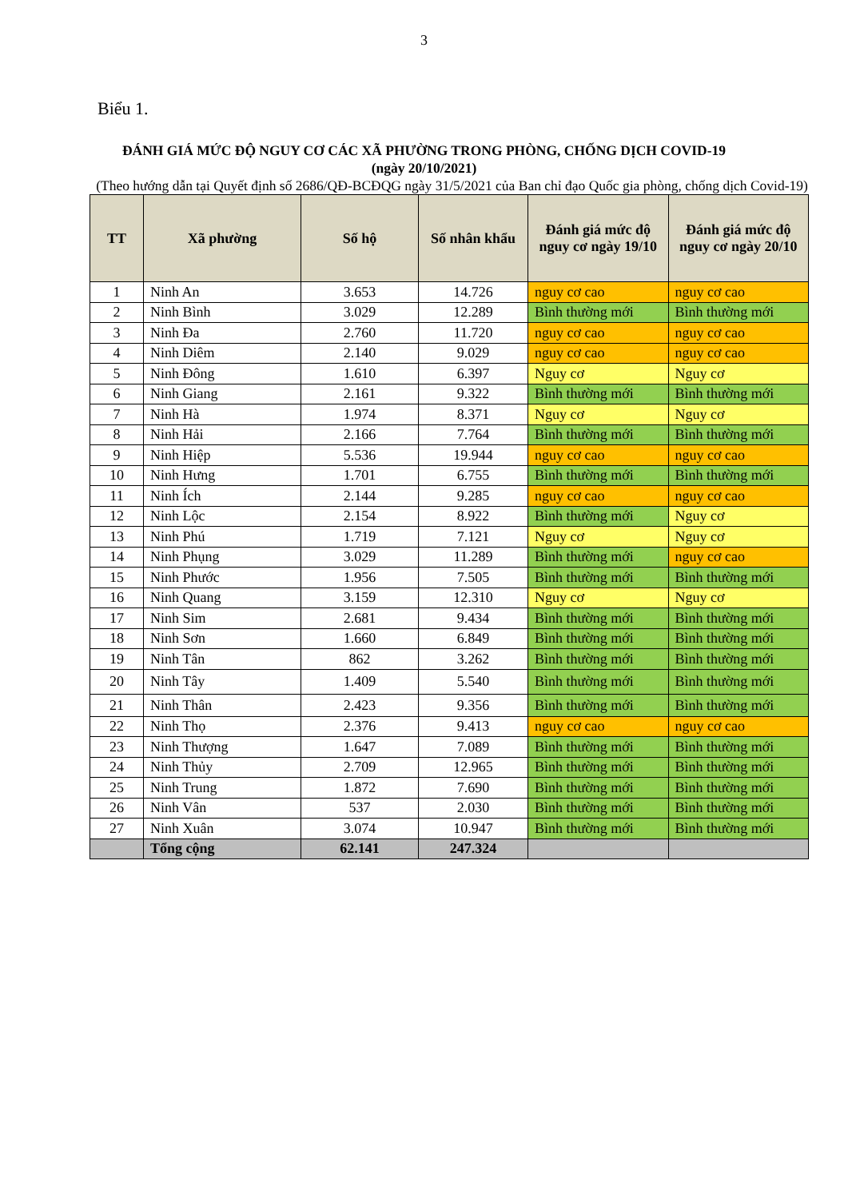3
Biểu 1.
ĐÁNH GIÁ MỨC ĐỘ NGUY CƠ CÁC XÃ PHƯỜNG TRONG PHÒNG, CHỐNG DỊCH COVID-19
(ngày 20/10/2021)
(Theo hướng dẫn tại Quyết định số 2686/QĐ-BCĐQG ngày 31/5/2021 của Ban chỉ đạo Quốc gia phòng, chống dịch Covid-19)
| TT | Xã phường | Số hộ | Số nhân khẩu | Đánh giá mức độ nguy cơ ngày 19/10 | Đánh giá mức độ nguy cơ ngày 20/10 |
| --- | --- | --- | --- | --- | --- |
| 1 | Ninh An | 3.653 | 14.726 | nguy cơ cao | nguy cơ cao |
| 2 | Ninh Bình | 3.029 | 12.289 | Bình thường mới | Bình thường mới |
| 3 | Ninh Đa | 2.760 | 11.720 | nguy cơ cao | nguy cơ cao |
| 4 | Ninh Diêm | 2.140 | 9.029 | nguy cơ cao | nguy cơ cao |
| 5 | Ninh Đông | 1.610 | 6.397 | Nguy cơ | Nguy cơ |
| 6 | Ninh Giang | 2.161 | 9.322 | Bình thường mới | Bình thường mới |
| 7 | Ninh Hà | 1.974 | 8.371 | Nguy cơ | Nguy cơ |
| 8 | Ninh Hải | 2.166 | 7.764 | Bình thường mới | Bình thường mới |
| 9 | Ninh Hiệp | 5.536 | 19.944 | nguy cơ cao | nguy cơ cao |
| 10 | Ninh Hưng | 1.701 | 6.755 | Bình thường mới | Bình thường mới |
| 11 | Ninh Ích | 2.144 | 9.285 | nguy cơ cao | nguy cơ cao |
| 12 | Ninh Lộc | 2.154 | 8.922 | Bình thường mới | Nguy cơ |
| 13 | Ninh Phú | 1.719 | 7.121 | Nguy cơ | Nguy cơ |
| 14 | Ninh Phụng | 3.029 | 11.289 | Bình thường mới | nguy cơ cao |
| 15 | Ninh Phước | 1.956 | 7.505 | Bình thường mới | Bình thường mới |
| 16 | Ninh Quang | 3.159 | 12.310 | Nguy cơ | Nguy cơ |
| 17 | Ninh Sim | 2.681 | 9.434 | Bình thường mới | Bình thường mới |
| 18 | Ninh Sơn | 1.660 | 6.849 | Bình thường mới | Bình thường mới |
| 19 | Ninh Tân | 862 | 3.262 | Bình thường mới | Bình thường mới |
| 20 | Ninh Tây | 1.409 | 5.540 | Bình thường mới | Bình thường mới |
| 21 | Ninh Thân | 2.423 | 9.356 | Bình thường mới | Bình thường mới |
| 22 | Ninh Thọ | 2.376 | 9.413 | nguy cơ cao | nguy cơ cao |
| 23 | Ninh Thượng | 1.647 | 7.089 | Bình thường mới | Bình thường mới |
| 24 | Ninh Thủy | 2.709 | 12.965 | Bình thường mới | Bình thường mới |
| 25 | Ninh Trung | 1.872 | 7.690 | Bình thường mới | Bình thường mới |
| 26 | Ninh Vân | 537 | 2.030 | Bình thường mới | Bình thường mới |
| 27 | Ninh Xuân | 3.074 | 10.947 | Bình thường mới | Bình thường mới |
| | Tổng cộng | 62.141 | 247.324 | | |